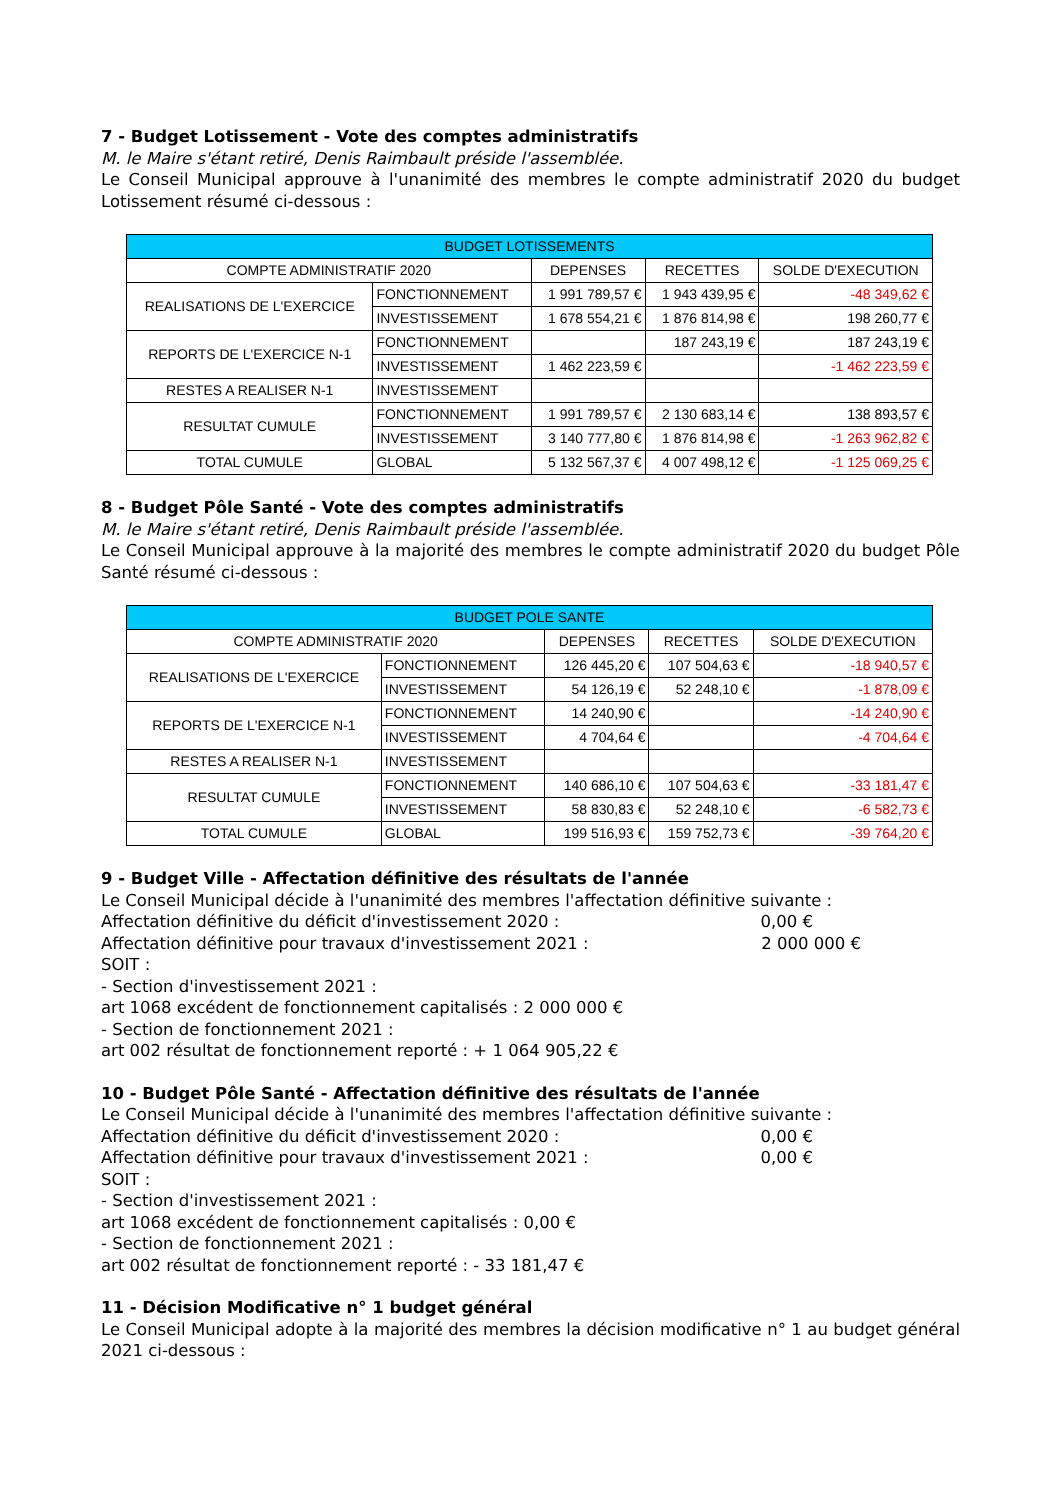7 - Budget Lotissement - Vote des comptes administratifs
M. le Maire s'étant retiré, Denis Raimbault préside l'assemblée.
Le Conseil Municipal approuve à l'unanimité des membres le compte administratif 2020 du budget Lotissement résumé ci-dessous :
| BUDGET LOTISSEMENTS | | | | |
| COMPTE ADMINISTRATIF 2020 | | DEPENSES | RECETTES | SOLDE D'EXECUTION |
| REALISATIONS DE L'EXERCICE | FONCTIONNEMENT | 1 991 789,57 € | 1 943 439,95 € | -48 349,62 € |
| | INVESTISSEMENT | 1 678 554,21 € | 1 876 814,98 € | 198 260,77 € |
| REPORTS DE L'EXERCICE N-1 | FONCTIONNEMENT | | 187 243,19 € | 187 243,19 € |
| | INVESTISSEMENT | 1 462 223,59 € | | -1 462 223,59 € |
| RESTES A REALISER N-1 | INVESTISSEMENT | | | |
| RESULTAT CUMULE | FONCTIONNEMENT | 1 991 789,57 € | 2 130 683,14 € | 138 893,57 € |
| | INVESTISSEMENT | 3 140 777,80 € | 1 876 814,98 € | -1 263 962,82 € |
| TOTAL CUMULE | GLOBAL | 5 132 567,37 € | 4 007 498,12 € | -1 125 069,25 € |
8 - Budget Pôle Santé - Vote des comptes administratifs
M. le Maire s'étant retiré, Denis Raimbault préside l'assemblée.
Le Conseil Municipal approuve à la majorité des membres le compte administratif 2020 du budget Pôle Santé résumé ci-dessous :
| BUDGET POLE SANTE | | | | |
| COMPTE ADMINISTRATIF 2020 | | DEPENSES | RECETTES | SOLDE D'EXECUTION |
| REALISATIONS DE L'EXERCICE | FONCTIONNEMENT | 126 445,20 € | 107 504,63 € | -18 940,57 € |
| | INVESTISSEMENT | 54 126,19 € | 52 248,10 € | -1 878,09 € |
| REPORTS DE L'EXERCICE N-1 | FONCTIONNEMENT | 14 240,90 € | | -14 240,90 € |
| | INVESTISSEMENT | 4 704,64 € | | -4 704,64 € |
| RESTES A REALISER N-1 | INVESTISSEMENT | | | |
| RESULTAT CUMULE | FONCTIONNEMENT | 140 686,10 € | 107 504,63 € | -33 181,47 € |
| | INVESTISSEMENT | 58 830,83 € | 52 248,10 € | -6 582,73 € |
| TOTAL CUMULE | GLOBAL | 199 516,93 € | 159 752,73 € | -39 764,20 € |
9 - Budget Ville - Affectation définitive des résultats de l'année
Le Conseil Municipal décide à l'unanimité des membres l'affectation définitive suivante :
Affectation définitive du déficit d'investissement 2020 : 0,00 €
Affectation définitive pour travaux d'investissement 2021 : 2 000 000 €
SOIT :
- Section d'investissement 2021 :
art 1068 excédent de fonctionnement capitalisés : 2 000 000 €
- Section de fonctionnement 2021 :
art 002 résultat de fonctionnement reporté : + 1 064 905,22 €
10 - Budget Pôle Santé - Affectation définitive des résultats de l'année
Le Conseil Municipal décide à l'unanimité des membres l'affectation définitive suivante :
Affectation définitive du déficit d'investissement 2020 : 0,00 €
Affectation définitive pour travaux d'investissement 2021 : 0,00 €
SOIT :
- Section d'investissement 2021 :
art 1068 excédent de fonctionnement capitalisés : 0,00 €
- Section de fonctionnement 2021 :
art 002 résultat de fonctionnement reporté : - 33 181,47 €
11 - Décision Modificative n° 1 budget général
Le Conseil Municipal adopte à la majorité des membres la décision modificative n° 1 au budget général 2021 ci-dessous :